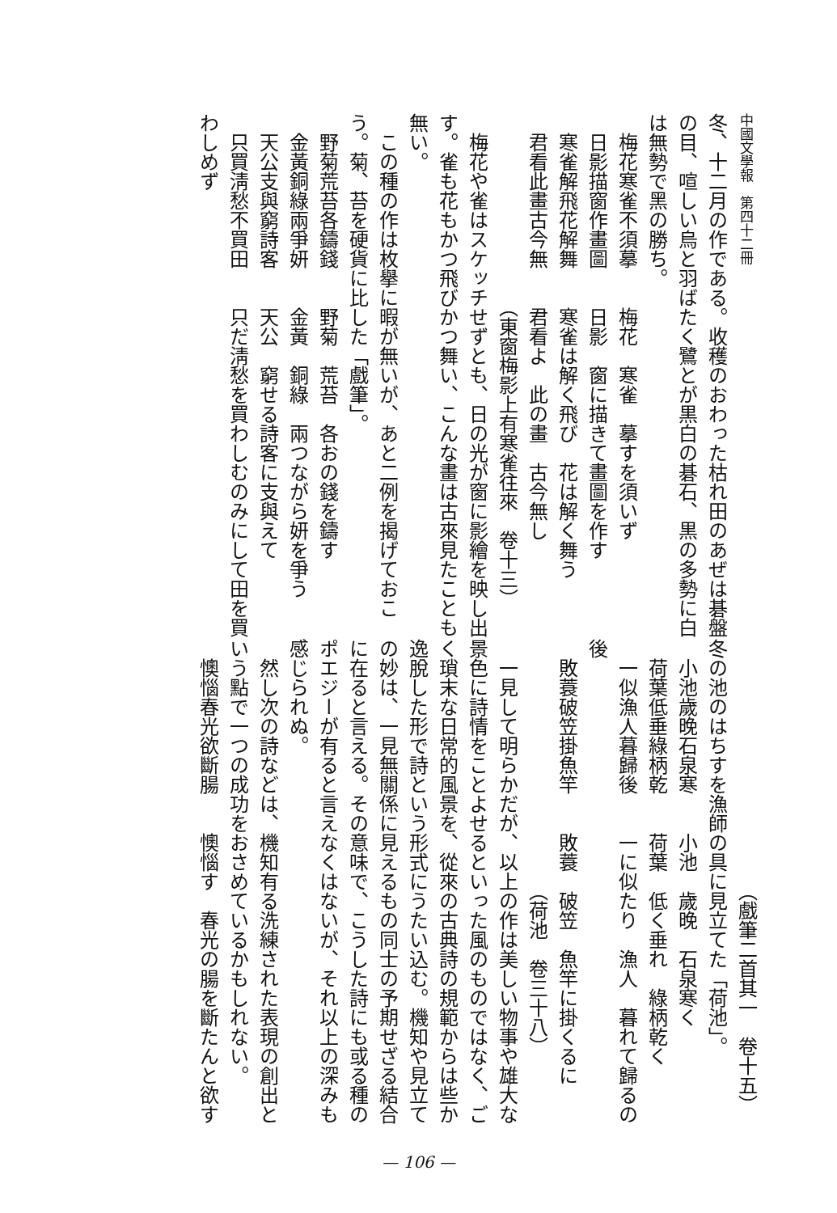中國文學報　第四十二冊
冬、十二月の作である。收穫のおわった枯れ田のあぜは碁盤の目、喧しい烏と羽ばたく鷺とが黒白の碁石、黒の多勢に白は無勢で黑の勝ち。
　梅花寒雀不須摹　　梅花　寒雀　摹すを須いず
　日影描窗作畫圖　　日影　窗に描きて畫圖を作す
　寒雀解飛花解舞　　寒雀は解く飛び　花は解く舞う
　君看此畫古今無　　君看よ　此の畫　古今無し
　　　　　　　　　　（東窗梅影上有寒雀往來　卷十三）
梅花や雀はスケッチせずとも、日の光が窗に影繪を映し出す。雀も花もかつ飛びかつ舞い、こんな畫は古來見たことも無い。
この種の作は枚擧に暇が無いが、あと二例を揭げておこう。菊、苔を硬貨に比した「戲筆」。
　野菊荒苔各鑄錢　　野菊　荒苔　各おの錢を鑄す
　金黃銅綠兩爭妍　　金黃　銅綠　兩つながら妍を爭う
　天公支與窮詩客　　天公　窮せる詩客に支與えて
　只買淸愁不買田　　只だ淸愁を買わしむのみにして田を買わしめず
　　　　　　　　　　　　　（戲筆二首其一　卷十五）
冬の池のはちすを漁師の具に見立てた「荷池」。
　小池歲晚石泉寒　　小池　歲晚　石泉寒く
　荷葉低垂綠柄乾　　荷葉　低く垂れ　綠柄乾く
　一似漁人暮歸後　　一に似たり　漁人　暮れて歸るの後
　敗蓑破笠掛魚竿　　敗蓑　破笠　魚竿に掛くるに
　　　　　　　　　　　　　（荷池　卷三十八）
一見して明らかだが、以上の作は美しい物事や雄大な景色に詩情をことよせるといった風のものではなく、ごく瑣末な日常的風景を、從來の古典詩の規範からは些か逸脫した形で詩という形式にうたい込む。機知や見立ての妙は、一見無關係に見えるもの同士の予期せざる結合に在ると言える。その意味で、こうした詩にも或る種のポエジーが有ると言えなくはないが、それ以上の深みも感じられぬ。
然し次の詩などは、機知有る洗練された表現の創出という點で一つの成功をおさめているかもしれない。
　懊惱春光欲斷腸　　懊惱す　春光の腸を斷たんと欲す
— 106 —